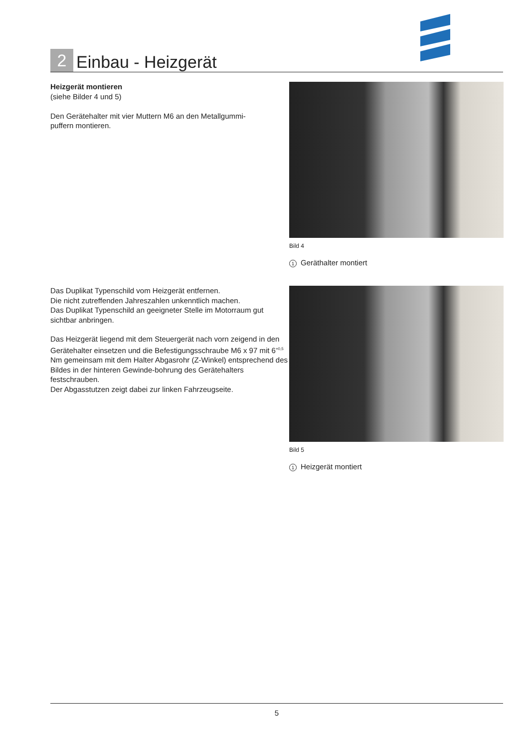2
Einbau - Heizgerät
Heizgerät montieren
(siehe Bilder 4 und 5)
Den Gerätehalter mit vier Muttern M6 an den Metallgummi-
puffern montieren.
Bild 4
1 Geräthalter montiert
Das Duplikat Typenschild vom Heizgerät entfernen.
Die nicht zutreffenden Jahreszahlen unkenntlich machen.
Das Duplikat Typenschild an geeigneter Stelle im Motorraum gut sichtbar anbringen.
Das Heizgerät liegend mit dem Steuergerät nach vorn zeigend in den Gerätehalter einsetzen und die Befestigungsschraube M6 x 97 mit 6<sup>+0,5</sup> Nm gemeinsam mit dem Halter Abgasrohr (Z-Winkel) entsprechend des Bildes in der hinteren Gewinde-bohrung des Gerätehalters festschrauben.
Der Abgasstutzen zeigt dabei zur linken Fahrzeugseite.
Bild 5
1 Heizgerät montiert
5